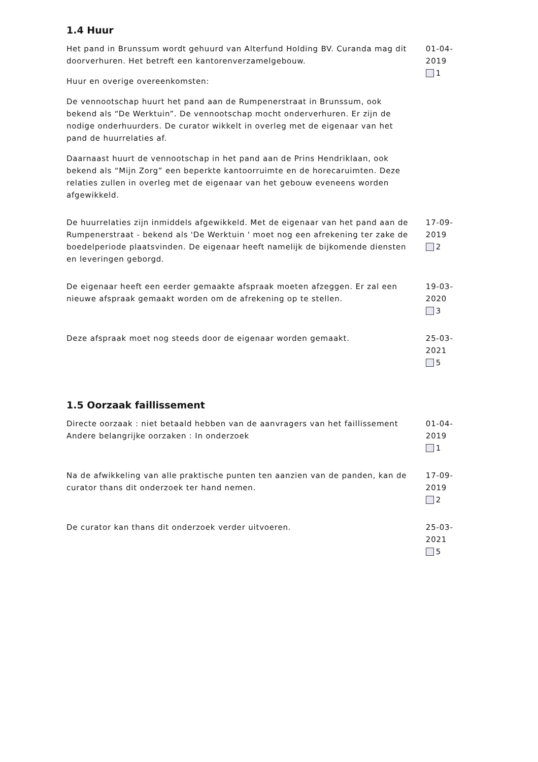1.4 Huur
Het pand in Brunssum wordt gehuurd van Alterfund Holding BV. Curanda mag dit doorverhuren. Het betreft een kantorenverzamelgebouw.
Huur en overige overeenkomsten:
De vennootschap huurt het pand aan de Rumpenerstraat in Brunssum, ook bekend als “De Werktuin”. De vennootschap mocht onderverhuren. Er zijn de nodige onderhuurders. De curator wikkelt in overleg met de eigenaar van het pand de huurrelaties af.
Daarnaast huurt de vennootschap in het pand aan de Prins Hendriklaan, ook bekend als “Mijn Zorg” een beperkte kantoorruimte en de horecaruimten. Deze relaties zullen in overleg met de eigenaar van het gebouw eveneens worden afgewikkeld.
01-04-2019
1
De huurrelaties zijn inmiddels afgewikkeld. Met de eigenaar van het pand aan de Rumpenerstraat - bekend als 'De Werktuin ' moet nog een afrekening ter zake de boedelperiode plaatsvinden. De eigenaar heeft namelijk de bijkomende diensten en leveringen geborgd.
17-09-2019
2
De eigenaar heeft een eerder gemaakte afspraak moeten afzeggen. Er zal een nieuwe afspraak gemaakt worden om de afrekening op te stellen.
19-03-2020
3
Deze afspraak moet nog steeds door de eigenaar worden gemaakt. 25-03-2021
5
1.5 Oorzaak faillissement
Directe oorzaak : niet betaald hebben van de aanvragers van het faillissement
Andere belangrijke oorzaken : In onderzoek
01-04-2019
1
Na de afwikkeling van alle praktische punten ten aanzien van de panden, kan de curator thans dit onderzoek ter hand nemen.
17-09-2019
2
De curator kan thans dit onderzoek verder uitvoeren. 25-03-2021
5